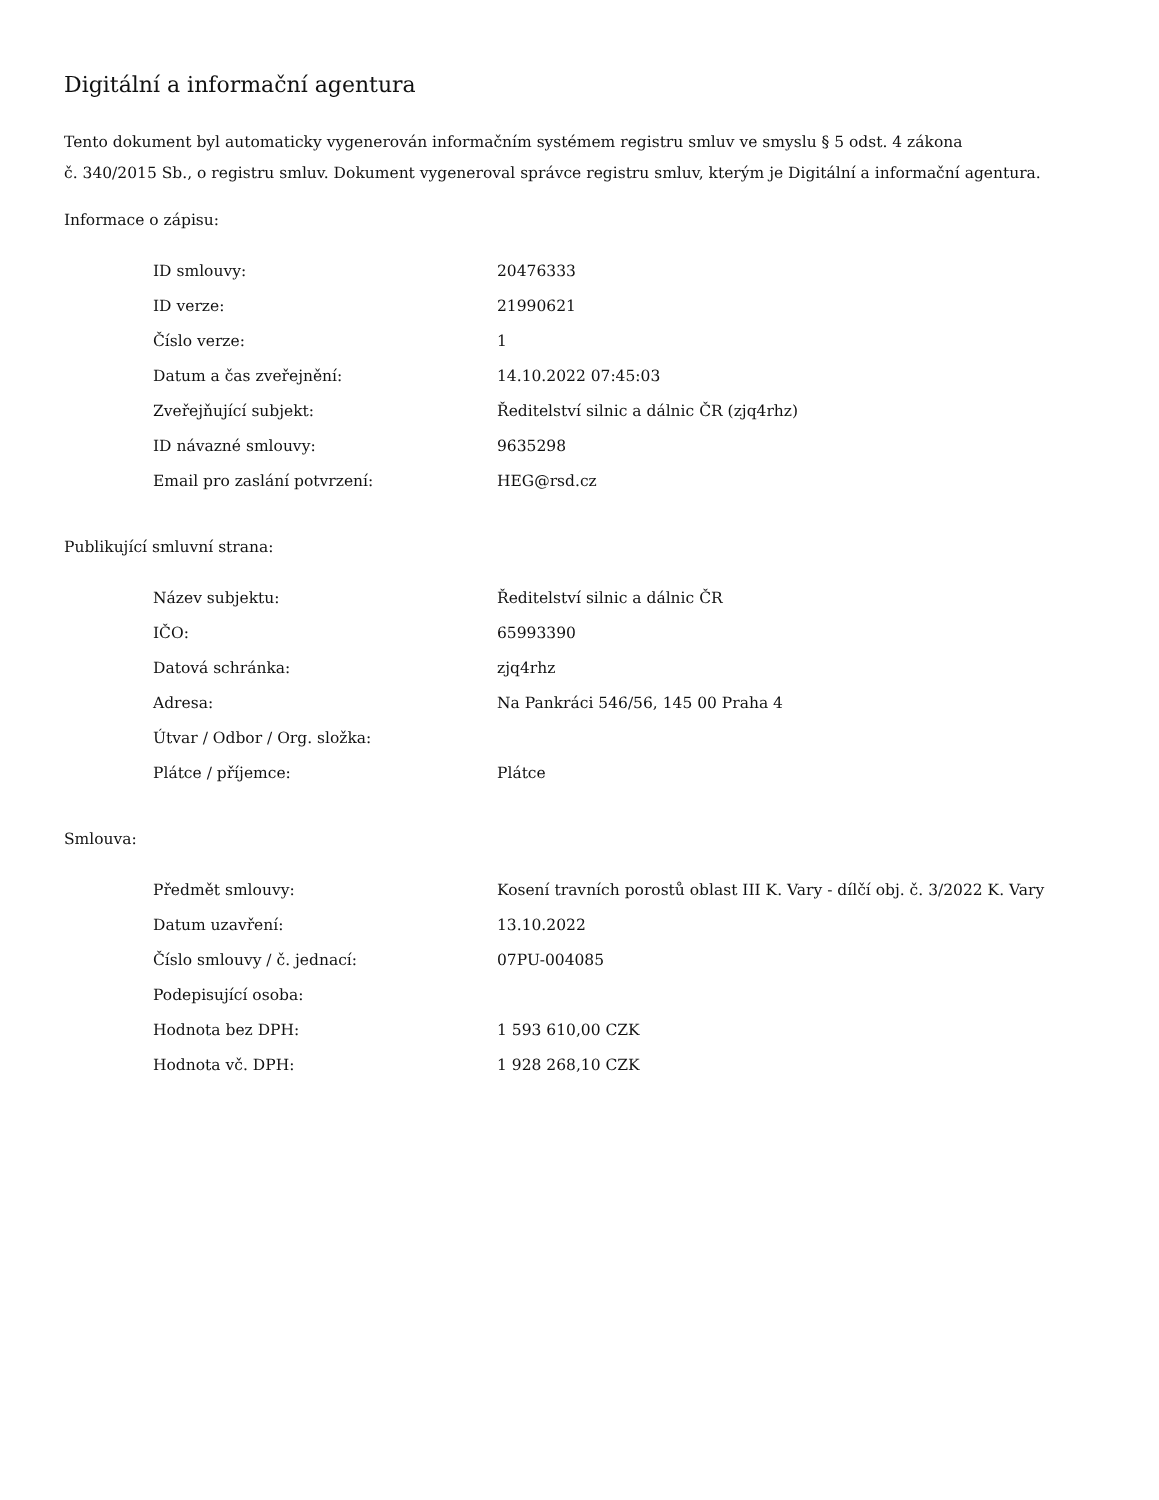Digitální a informační agentura
Tento dokument byl automaticky vygenerován informačním systémem registru smluv ve smyslu § 5 odst. 4 zákona
č. 340/2015 Sb., o registru smluv. Dokument vygeneroval správce registru smluv, kterým je Digitální a informační agentura.
Informace o zápisu:
| ID smlouvy: | 20476333 |
| ID verze: | 21990621 |
| Číslo verze: | 1 |
| Datum a čas zveřejnění: | 14.10.2022 07:45:03 |
| Zveřejňující subjekt: | Ředitelství silnic a dálnic ČR (zjq4rhz) |
| ID návazné smlouvy: | 9635298 |
| Email pro zaslání potvrzení: | HEG@rsd.cz |
Publikující smluvní strana:
| Název subjektu: | Ředitelství silnic a dálnic ČR |
| IČO: | 65993390 |
| Datová schránka: | zjq4rhz |
| Adresa: | Na Pankráci 546/56, 145 00 Praha 4 |
| Útvar / Odbor / Org. složka: | |
| Plátce / příjemce: | Plátce |
Smlouva:
| Předmět smlouvy: | Kosení travních porostů oblast III K. Vary - dílčí obj. č. 3/2022 K. Vary |
| Datum uzavření: | 13.10.2022 |
| Číslo smlouvy / č. jednací: | 07PU-004085 |
| Podepisující osoba: | |
| Hodnota bez DPH: | 1 593 610,00 CZK |
| Hodnota vč. DPH: | 1 928 268,10 CZK |